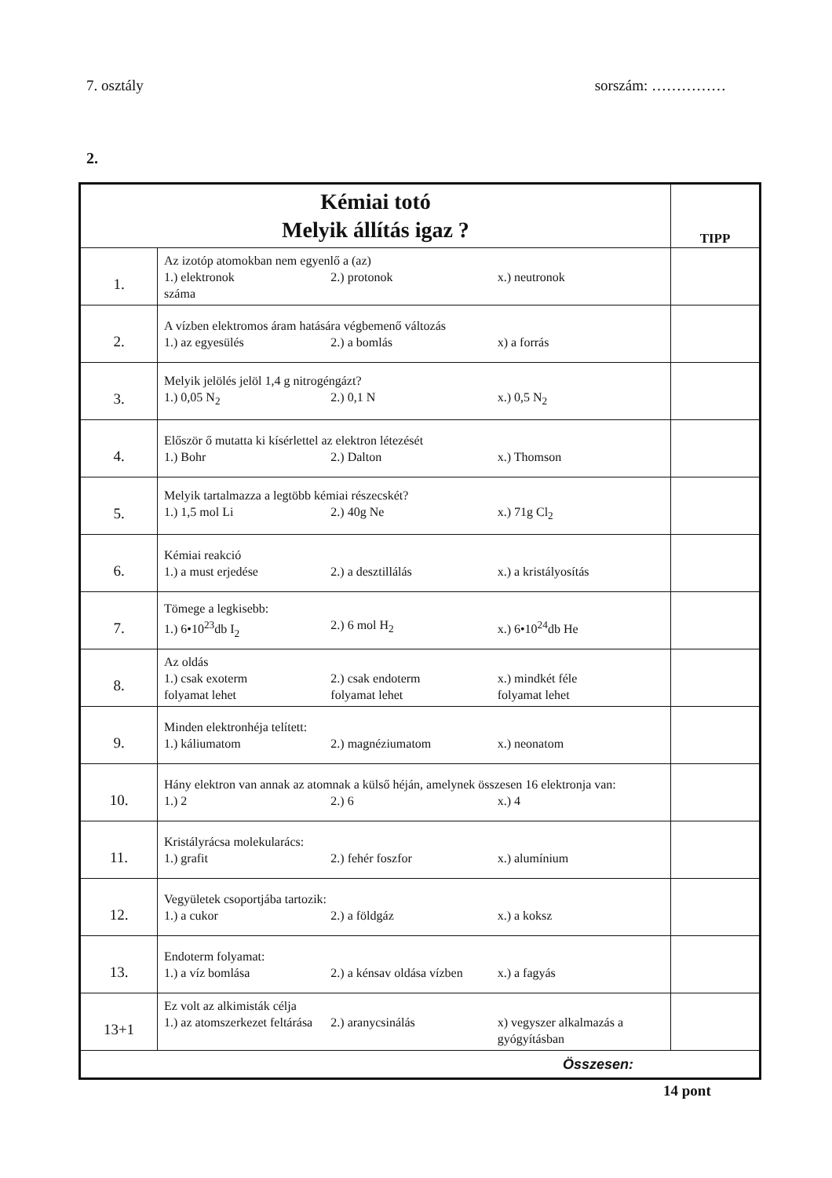7. osztály sorszám: ……………
2.
| Kémiai totó Melyik állítás igaz ? | | TIPP |
| 1. | Az izotóp atomokban nem egyenlő a (az) 1.) elektronok 2.) protonok x.) neutronok száma | |
| 2. | A vízben elektromos áram hatására végbemenő változás 1.) az egyesülés 2.) a bomlás x) a forrás | |
| 3. | Melyik jelölés jelöl 1,4 g nitrogéngázt? 1.) 0,05 N<sub>2</sub> 2.) 0,1 N x.) 0,5 N<sub>2</sub> | |
| 4. | Először ő mutatta ki kísérlettel az elektron létezését 1.) Bohr 2.) Dalton x.) Thomson | |
| 5. | Melyik tartalmazza a legtöbb kémiai részecskét? 1.) 1,5 mol Li 2.) 40g Ne x.) 71g Cl<sub>2</sub> | |
| 6. | Kémiai reakció 1.) a must erjedése 2.) a desztillálás x.) a kristályosítás | |
| 7. | Tömege a legkisebb: 1.) 6•10<sup>23</sup>db I<sub>2</sub> 2.) 6 mol H<sub>2</sub> x.) 6•10<sup>24</sup>db He | |
| 8. | Az oldás 1.) csak exoterm folyamat lehet 2.) csak endoterm folyamat lehet x.) mindkét féle folyamat lehet | |
| 9. | Minden elektronhéja telített: 1.) káliumatom 2.) magnéziumatom x.) neonatom | |
| 10. | Hány elektron van annak az atomnak a külső héján, amelynek összesen 16 elektronja van: 1.) 2 2.) 6 x.) 4 | |
| 11. | Kristályrácsa molekularács: 1.) grafit 2.) fehér foszfor x.) alumínium | |
| 12. | Vegyületek csoportjába tartozik: 1.) a cukor 2.) a földgáz x.) a koksz | |
| 13. | Endoterm folyamat: 1.) a víz bomlása 2.) a kénsav oldása vízben x.) a fagyás | |
| 13+1 | Ez volt az alkimisták célja 1.) az atomszerkezet feltárása 2.) aranycsinálás x) vegyszer alkalmazás a gyógyításban | |
| Összesen: | | |
14 pont